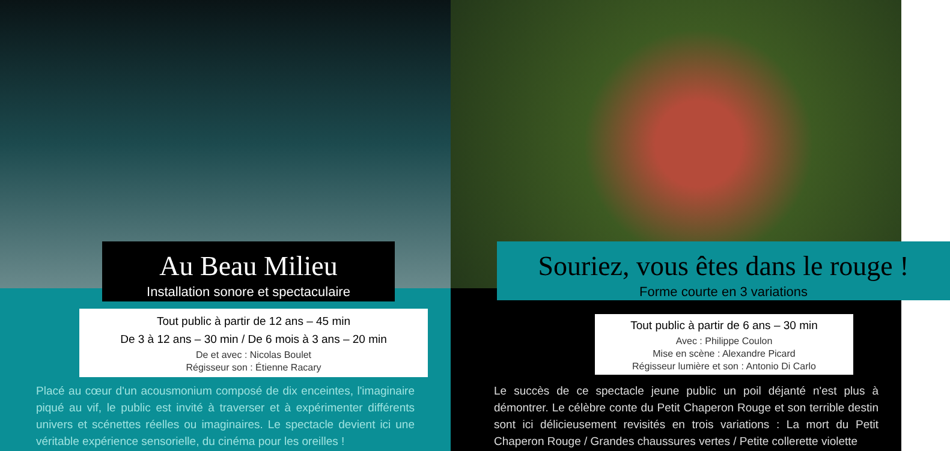Au Beau Milieu
Installation sonore et spectaculaire
Tout public à partir de 12 ans – 45 min
De 3 à 12 ans – 30 min / De 6 mois à 3 ans – 20 min
De et avec : Nicolas Boulet
Régisseur son : Étienne Racary
Placé au cœur d'un acousmonium composé de dix enceintes, l'imaginaire piqué au vif, le public est invité à traverser et à expérimenter différents univers et scénettes réelles ou imaginaires. Le spectacle devient ici une véritable expérience sensorielle, du cinéma pour les oreilles !
Souriez, vous êtes dans le rouge !
Forme courte en 3 variations
Tout public à partir de 6 ans – 30 min
Avec : Philippe Coulon
Mise en scène : Alexandre Picard
Régisseur lumière et son : Antonio Di Carlo
Le succès de ce spectacle jeune public un poil déjanté n'est plus à démontrer. Le célèbre conte du Petit Chaperon Rouge et son terrible destin sont ici délicieusement revisités en trois variations : La mort du Petit Chaperon Rouge / Grandes chaussures vertes / Petite collerette violette